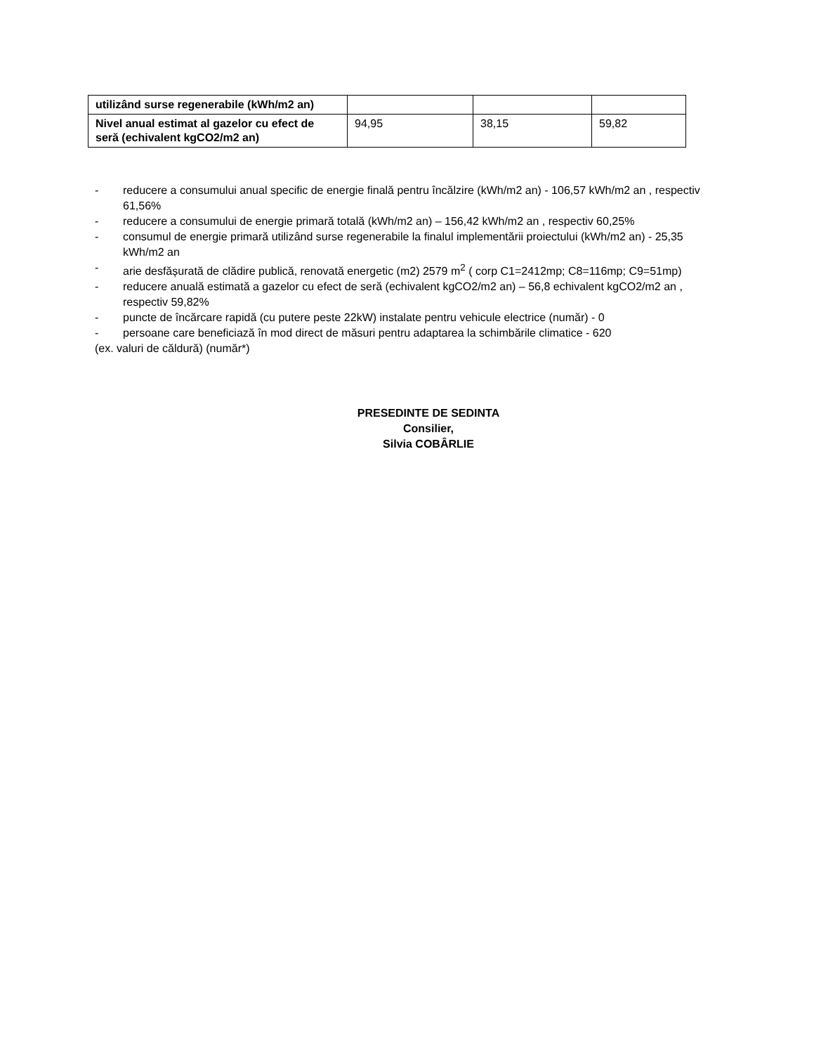| utilizând surse regenerabile (kWh/m2 an) | | | |
| Nivel anual estimat al gazelor cu efect de seră (echivalent kgCO2/m2 an) | 94,95 | 38,15 | 59,82 |
- reducere a consumului anual specific de energie finală pentru încălzire (kWh/m2 an) - 106,57 kWh/m2 an , respectiv 61,56%
- reducere a consumului de energie primară totală (kWh/m2 an) – 156,42 kWh/m2 an , respectiv 60,25%
- consumul de energie primară utilizând surse regenerabile la finalul implementării proiectului (kWh/m2 an) - 25,35 kWh/m2 an
- arie desfășurată de clădire publică, renovată energetic (m2) 2579 m<sup>2</sup> ( corp C1=2412mp; C8=116mp; C9=51mp)
- reducere anuală estimată a gazelor cu efect de seră (echivalent kgCO2/m2 an) – 56,8 echivalent kgCO2/m2 an , respectiv 59,82%
- puncte de încărcare rapidă (cu putere peste 22kW) instalate pentru vehicule electrice (număr) - 0
- persoane care beneficiază în mod direct de măsuri pentru adaptarea la schimbările climatice - 620
(ex. valuri de căldură) (număr*)
PRESEDINTE DE SEDINTA
Consilier,
Silvia COBÂRLIE